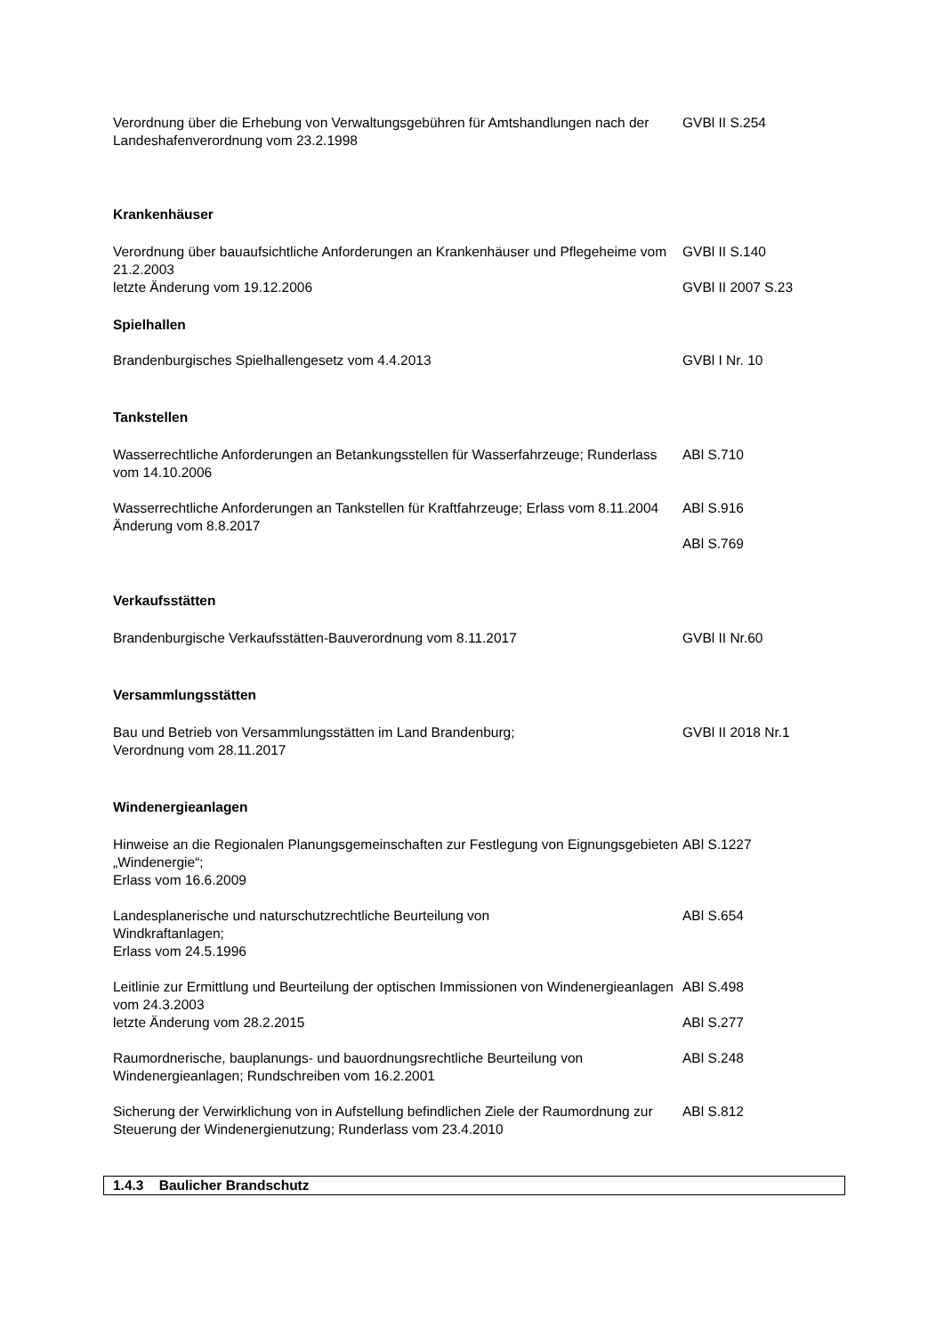Verordnung über die Erhebung von Verwaltungsgebühren für Amtshandlungen nach der Landeshafenverordnung vom 23.2.1998
GVBl II S.254
Krankenhäuser
Verordnung über bauaufsichtliche Anforderungen an Krankenhäuser und Pflegeheime vom 21.2.2003
letzte Änderung vom 19.12.2006
GVBl II S.140
GVBl II 2007 S.23
Spielhallen
Brandenburgisches Spielhallengesetz vom 4.4.2013 GVBl I Nr. 10
Tankstellen
Wasserrechtliche Anforderungen an Betankungsstellen für Wasserfahrzeuge; Runderlass vom 14.10.2006
ABl S.710
Wasserrechtliche Anforderungen an Tankstellen für Kraftfahrzeuge; Erlass vom 8.11.2004
Änderung vom 8.8.2017
ABl S.916
ABl S.769
Verkaufsstätten
Brandenburgische Verkaufsstätten-Bauverordnung vom 8.11.2017 GVBl II Nr.60
Versammlungsstätten
Bau und Betrieb von Versammlungsstätten im Land Brandenburg;
Verordnung vom 28.11.2017
GVBl II 2018 Nr.1
Windenergieanlagen
Hinweise an die Regionalen Planungsgemeinschaften zur Festlegung von Eignungsgebieten „Windenergie“;
Erlass vom 16.6.2009
ABl S.1227
Landesplanerische und naturschutzrechtliche Beurteilung von
Windkraftanlagen;
Erlass vom 24.5.1996
ABl S.654
Leitlinie zur Ermittlung und Beurteilung der optischen Immissionen von Windenergieanlagen vom 24.3.2003
letzte Änderung vom 28.2.2015
ABl S.498
ABl S.277
Raumordnerische, bauplanungs- und bauordnungsrechtliche Beurteilung von Windenergieanlagen; Rundschreiben vom 16.2.2001
ABl S.248
Sicherung der Verwirklichung von in Aufstellung befindlichen Ziele der Raumordnung zur Steuerung der Windenergienutzung; Runderlass vom 23.4.2010
ABl S.812
1.4.3 Baulicher Brandschutz